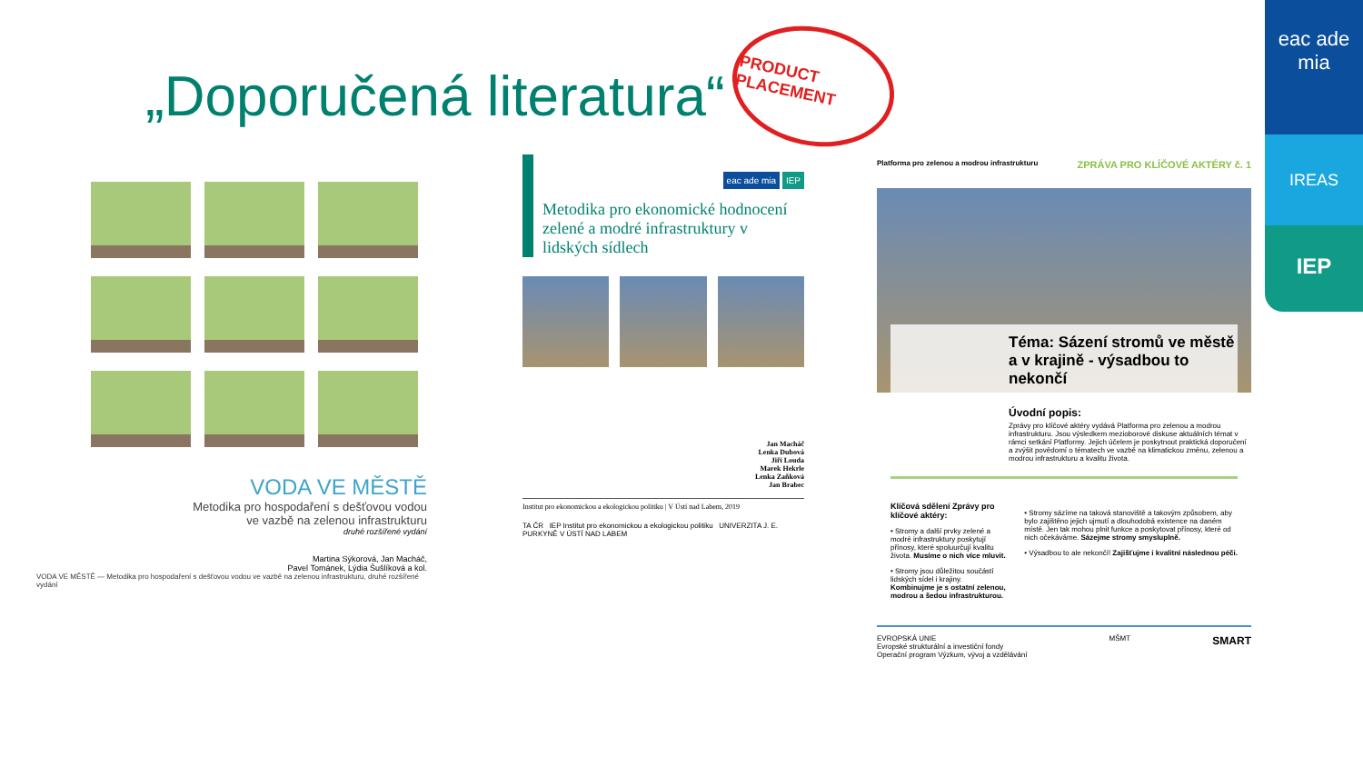eac ade mia
IREAS
IEP
„Doporučená literatura“
PRODUCT PLACEMENT
VODA VE MĚSTĚ
Metodika pro hospodaření s dešťovou vodou
ve vazbě na zelenou infrastrukturu
druhé rozšířené vydání
Martina Sýkorová, Jan Macháč,
Pavel Tománek, Lýdia Šušlíková a kol.
VODA VE MĚSTĚ — Metodika pro hospodaření s dešťovou vodou ve vazbě na zelenou infrastrukturu, druhé rozšířené vydání
Metodika pro ekonomické hodnocení zelené a modré infrastruktury v lidských sídlech
eac ade mia IEP
Jan Macháč
Lenka Dubová
Jiří Louda
Marek Hekrle
Lenka Zaňková
Jan Brabec
Institut pro ekonomickou a ekologickou politiku | V Ústí nad Labem, 2019
TA ČR IEP Institut pro ekonomickou a ekologickou politiku UNIVERZITA J. E. PURKYNĚ V ÚSTÍ NAD LABEM
Platforma pro zelenou a modrou infrastrukturu
ZPRÁVA PRO KLÍČOVÉ AKTÉRY č. 1
Téma: Sázení stromů ve městě a v krajině - výsadbou to nekončí
Úvodní popis:
Zprávy pro klíčové aktéry vydává Platforma pro zelenou a modrou infrastrukturu. Jsou výsledkem mezioborové diskuse aktuálních témat v rámci setkání Platformy. Jejich účelem je poskytnout praktická doporučení a zvýšit povědomí o tématech ve vazbě na klimatickou změnu, zelenou a modrou infrastrukturu a kvalitu života.
Klíčová sdělení Zprávy pro klíčové aktéry:
• Stromy a další prvky zelené a modré infrastruktury poskytují přínosy, které spoluurčují kvalitu života. Musíme o nich více mluvit.
• Stromy jsou důležitou součástí lidských sídel i krajiny. Kombinujme je s ostatní zelenou, modrou a šedou infrastrukturou.
• Stromy sázíme na taková stanoviště a takovým způsobem, aby bylo zajištěno jejich ujmutí a dlouhodobá existence na daném místě. Jen tak mohou plnit funkce a poskytovat přínosy, které od nich očekáváme. Sázejme stromy smysluplně.
• Výsadbou to ale nekončí! Zajišťujme i kvalitní následnou péči.
EVROPSKÁ UNIE
Evropské strukturální a investiční fondy
Operační program Výzkum, vývoj a vzdělávání MŠMT SMART